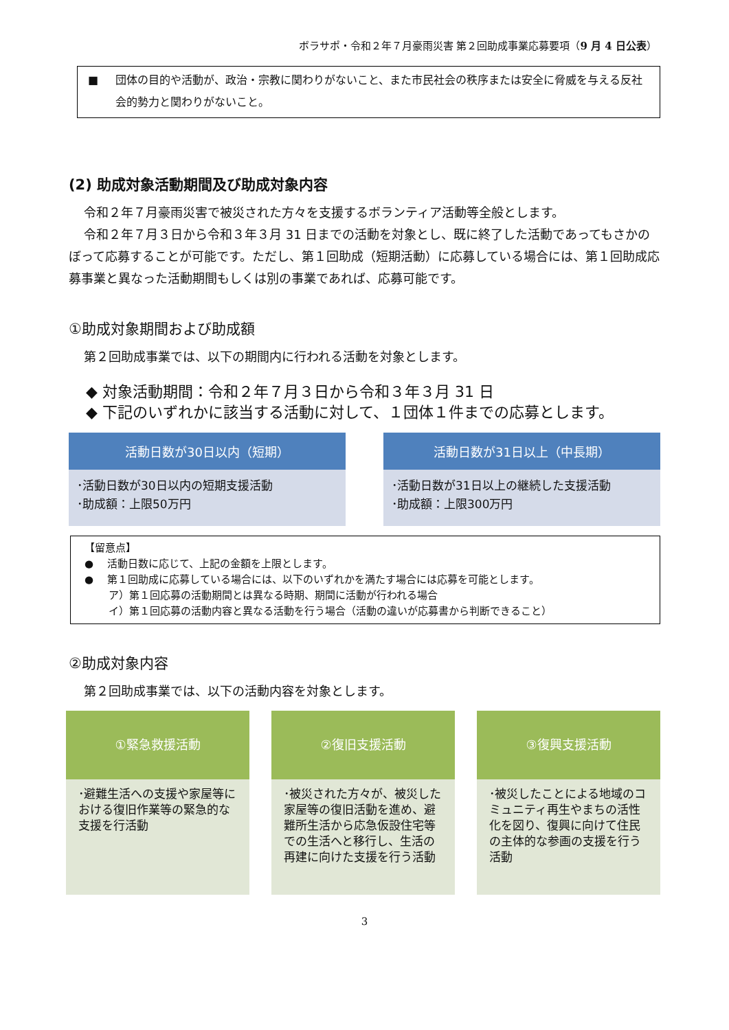ボラサポ・令和２年７月豪雨災害 第２回助成事業応募要項（9 月 4 日公表）
■ 団体の目的や活動が、政治・宗教に関わりがないこと、また市民社会の秩序または安全に脅威を与える反社会的勢力と関わりがないこと。
(2) 助成対象活動期間及び助成対象内容
令和２年７月豪雨災害で被災された方々を支援するボランティア活動等全般とします。
令和２年７月３日から令和３年３月 31 日までの活動を対象とし、既に終了した活動であってもさかのぼって応募することが可能です。ただし、第１回助成（短期活動）に応募している場合には、第１回助成応募事業と異なった活動期間もしくは別の事業であれば、応募可能です。
①助成対象期間および助成額
第２回助成事業では、以下の期間内に行われる活動を対象とします。
◆ 対象活動期間：令和２年７月３日から令和３年３月 31 日
◆ 下記のいずれかに該当する活動に対して、１団体１件までの応募とします。
活動日数が30日以内（短期）
･活動日数が30日以内の短期支援活動
･助成額：上限50万円
活動日数が31日以上（中長期）
･活動日数が31日以上の継続した支援活動
･助成額：上限300万円
【留意点】
●　 活動日数に応じて、上記の金額を上限とします。
●　 第１回助成に応募している場合には、以下のいずれかを満たす場合には応募を可能とします。
　　 ア）第１回応募の活動期間とは異なる時期、期間に活動が行われる場合
　　 イ）第１回応募の活動内容と異なる活動を行う場合（活動の違いが応募書から判断できること）
②助成対象内容
第２回助成事業では、以下の活動内容を対象とします。
①緊急救援活動
･避難生活への支援や家屋等における復旧作業等の緊急的な支援を行活動
②復旧支援活動
･被災された方々が、被災した家屋等の復旧活動を進め、避難所生活から応急仮設住宅等での生活へと移行し、生活の再建に向けた支援を行う活動
③復興支援活動
･被災したことによる地域のコミュニティ再生やまちの活性化を図り、復興に向けて住民の主体的な参画の支援を行う活動
3